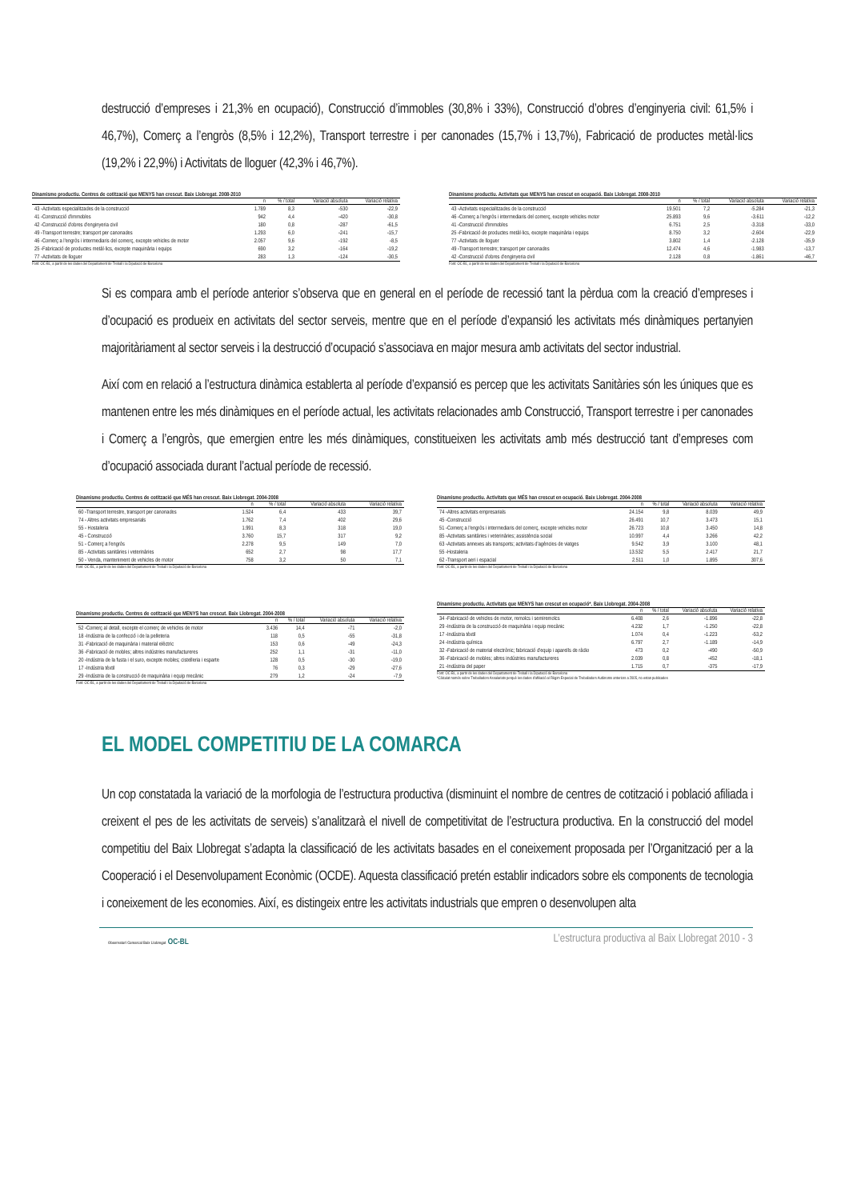destrucció d’empreses i 21,3% en ocupació), Construcció d’immobles (30,8% i 33%), Construcció d’obres d’enginyeria civil: 61,5% i 46,7%), Comerç a l’engròs (8,5% i 12,2%), Transport terrestre i per canonades (15,7% i 13,7%), Fabricació de productes metàl·lics (19,2% i 22,9%) i Activitats de lloguer (42,3% i 46,7%).
Dinamisme productiu. Centres de cotització que MENYS han crescut. Baix Llobregat. 2008-2010
| | n | % / total | Variació absoluta | Variació relativa |
| --- | --- | --- | --- | --- |
| 43 -Activitats especialitzades de la construcció | 1.789 | 8,3 | -530 | -22,9 |
| 41 -Construcció d'immobles | 942 | 4,4 | -420 | -30,8 |
| 42 -Construcció d'obres d'enginyeria civil | 180 | 0,8 | -287 | -61,5 |
| 49 -Transport terrestre; transport per canonades | 1.293 | 6,0 | -241 | -15,7 |
| 46 -Comerç a l'engròs i intermediaris del comerç, excepte vehicles de motor | 2.057 | 9,6 | -192 | -8,5 |
| 25 -Fabricació de productes metàl·lics, excepte maquinària i equips | 690 | 3,2 | -164 | -19,2 |
| 77 -Activitats de lloguer | 283 | 1,3 | -124 | -30,5 |
Font: OC-BL, a partir de les dades del Departament de Treball i la Diputació de Barcelona
Dinamisme productiu. Activitats que MENYS han crescut en ocupació. Baix Llobregat. 2008-2010
| | n | % / total | Variació absoluta | Variació relativa |
| --- | --- | --- | --- | --- |
| 43 -Activitats especialitzades de la construcció | 19.501 | 7,2 | -5.284 | -21,3 |
| 46 -Comerç a l'engròs i intermediaris del comerç, excepte vehicles motor | 25.893 | 9,6 | -3.611 | -12,2 |
| 41 -Construcció d'immobles | 6.751 | 2,5 | -3.318 | -33,0 |
| 25 -Fabricació de productes metàl·lics, excepte maquinària i equips | 8.750 | 3,2 | -2.604 | -22,9 |
| 77 -Activitats de lloguer | 3.802 | 1,4 | -2.128 | -35,9 |
| 49 -Transport terrestre; transport per canonades | 12.474 | 4,6 | -1.983 | -13,7 |
| 42 -Construcció d'obres d'enginyeria civil | 2.128 | 0,8 | -1.861 | -46,7 |
Font: OC-BL, a partir de les dades del Departament de Treball i la Diputació de Barcelona
Si es compara amb el període anterior s’observa que en general en el període de recessió tant la pèrdua com la creació d’empreses i d’ocupació es produeix en activitats del sector serveis, mentre que en el període d’expansió les activitats més dinàmiques pertanyien majoritàriament al sector serveis i la destrucció d’ocupació s’associava en major mesura amb activitats del sector industrial.
Així com en relació a l’estructura dinàmica establerta al període d’expansió es percep que les activitats Sanitàries són les úniques que es mantenen entre les més dinàmiques en el període actual, les activitats relacionades amb Construcció, Transport terrestre i per canonades i Comerç a l’engròs, que emergien entre les més dinàmiques, constitueixen les activitats amb més destrucció tant d’empreses com d’ocupació associada durant l’actual període de recessió.
Dinamisme productiu. Centres de cotització que MÉS han crescut. Baix Llobregat. 2004-2008
| | n | % / total | Variació absoluta | Variació relativa |
| --- | --- | --- | --- | --- |
| 60 -Transport terrestre, transport per canonades | 1.524 | 6,4 | 433 | 39,7 |
| 74 - Altres activitats empresarials | 1.762 | 7,4 | 402 | 29,6 |
| 55 - Hostaleria | 1.991 | 8,3 | 318 | 19,0 |
| 45 - Construcció | 3.760 | 15,7 | 317 | 9,2 |
| 51 - Comerç a l'engròs | 2.278 | 9,5 | 149 | 7,0 |
| 85 - Activitats sanitàries i veterinàries | 652 | 2,7 | 98 | 17,7 |
| 50 - Venda, manteniment de vehicles de motor | 758 | 3,2 | 50 | 7,1 |
Font: OC-BL, a partir de les dades del Departament de Treball i la Diputació de Barcelona
Dinamisme productiu. Activitats que MÉS han crescut en ocupació. Baix Llobregat. 2004-2008
| | n | % / total | Variació absoluta | Variació relativa |
| --- | --- | --- | --- | --- |
| 74 -Altres activitats empresarials | 24.154 | 9,8 | 8.039 | 49,9 |
| 45 -Construcció | 26.491 | 10,7 | 3.473 | 15,1 |
| 51 -Comerç a l'engròs i intermediaris del comerç, excepte vehicles motor | 26.723 | 10,8 | 3.450 | 14,8 |
| 85 -Activitats sanitàries i veterinàries; assistència social | 10.997 | 4,4 | 3.266 | 42,2 |
| 63 -Activitats annexes als transports; activitats d'agències de viatges | 9.542 | 3,9 | 3.100 | 48,1 |
| 55 -Hostaleria | 13.532 | 5,5 | 2.417 | 21,7 |
| 62 -Transport aeri i espacial | 2.511 | 1,0 | 1.895 | 307,6 |
Font: OC-BL, a partir de les dades del Departament de Treball i la Diputació de Barcelona
Dinamisme productiu. Centres de cotització que MENYS han crescut. Baix Llobregat. 2004-2008
| | n | % / total | Variació absoluta | Variació relativa |
| --- | --- | --- | --- | --- |
| 52 -Comerç al detall, excepte el comerç de vehicles de motor | 3.436 | 14,4 | -71 | -2,0 |
| 18 -Indústria de la confecció i de la pelleteria | 118 | 0,5 | -55 | -31,8 |
| 31 -Fabricació de maquinària i material elèctric | 153 | 0,6 | -49 | -24,3 |
| 36 -Fabricació de mobles; altres indústries manufactureres | 252 | 1,1 | -31 | -11,0 |
| 20 -Indústria de la fusta i el suro, excepte mobles; cistelleria i esparte | 128 | 0,5 | -30 | -19,0 |
| 17 -Indústria tèxtil | 76 | 0,3 | -29 | -27,6 |
| 29 -Indústria de la construcció de maquinària i equip mecànic | 279 | 1,2 | -24 | -7,9 |
Font: OC-BL, a partir de les dades del Departament de Treball i la Diputació de Barcelona
Dinamisme productiu. Activitats que MENYS han crescut en ocupació*. Baix Llobregat. 2004-2008
| | n | % / total | Variació absoluta | Variació relativa |
| --- | --- | --- | --- | --- |
| 34 -Fabricació de vehicles de motor, remolcs i semiremolcs | 6.408 | 2,6 | -1.896 | -22,8 |
| 29 -Indústria de la construcció de maquinària i equip mecànic | 4.232 | 1,7 | -1.250 | -22,8 |
| 17 -Indústria tèxtil | 1.074 | 0,4 | -1.223 | -53,2 |
| 24 -Indústria química | 6.797 | 2,7 | -1.189 | -14,9 |
| 32 -Fabricació de material electrònic; fabricació d'equip i aparells de ràdio | 473 | 0,2 | -490 | -50,9 |
| 36 -Fabricació de mobles; altres indústries manufactureres | 2.039 | 0,8 | -452 | -18,1 |
| 21 -Indústria del paper | 1.715 | 0,7 | -375 | -17,9 |
Font: OC-BL, a partir de les dades del Departament de Treball i la Diputació de Barcelona
*Càlculat només sobre Treballadors Assalariats perquè les dades d'afiliació al Règim Especial de Treballadors Autònoms anteriors a 2005, no estan publicades
EL MODEL COMPETITIU DE LA COMARCA
Un cop constatada la variació de la morfologia de l’estructura productiva (disminuint el nombre de centres de cotització i població afiliada i creixent el pes de les activitats de serveis) s’analitzarà el nivell de competitivitat de l’estructura productiva. En la construcció del model competitiu del Baix Llobregat s’adapta la classificació de les activitats basades en el coneixement proposada per l’Organització per a la Cooperació i el Desenvolupament Econòmic (OCDE). Aquesta classificació pretén establir indicadors sobre els components de tecnologia i coneixement de les economies. Així, es distingeix entre les activitats industrials que empren o desenvolupen alta
L’estructura productiva al Baix Llobregat 2010 - 3
Observatori Comarcal Baix Llobregat OC-BL